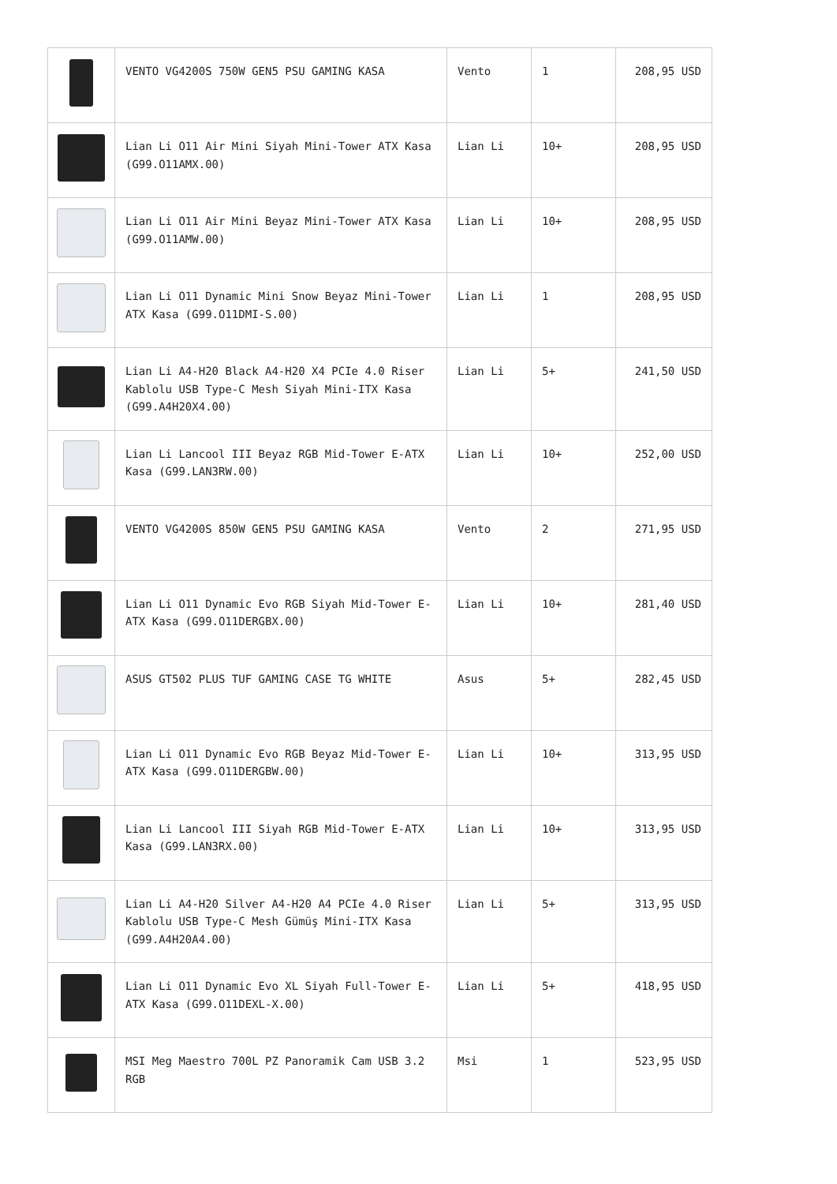| | VENTO VG4200S 750W GEN5 PSU GAMING KASA | Vento | 1 | 208,95 USD |
| | Lian Li O11 Air Mini Siyah Mini-Tower ATX Kasa (G99.O11AMX.00) | Lian Li | 10+ | 208,95 USD |
| | Lian Li O11 Air Mini Beyaz Mini-Tower ATX Kasa (G99.O11AMW.00) | Lian Li | 10+ | 208,95 USD |
| | Lian Li O11 Dynamic Mini Snow Beyaz Mini-Tower ATX Kasa (G99.O11DMI-S.00) | Lian Li | 1 | 208,95 USD |
| | Lian Li A4-H20 Black A4-H20 X4 PCIe 4.0 Riser Kablolu USB Type-C Mesh Siyah Mini-ITX Kasa (G99.A4H20X4.00) | Lian Li | 5+ | 241,50 USD |
| | Lian Li Lancool III Beyaz RGB Mid-Tower E-ATX Kasa (G99.LAN3RW.00) | Lian Li | 10+ | 252,00 USD |
| | VENTO VG4200S 850W GEN5 PSU GAMING KASA | Vento | 2 | 271,95 USD |
| | Lian Li O11 Dynamic Evo RGB Siyah Mid-Tower E-ATX Kasa (G99.O11DERGBX.00) | Lian Li | 10+ | 281,40 USD |
| | ASUS GT502 PLUS TUF GAMING CASE TG WHITE | Asus | 5+ | 282,45 USD |
| | Lian Li O11 Dynamic Evo RGB Beyaz Mid-Tower E-ATX Kasa (G99.O11DERGBW.00) | Lian Li | 10+ | 313,95 USD |
| | Lian Li Lancool III Siyah RGB Mid-Tower E-ATX Kasa (G99.LAN3RX.00) | Lian Li | 10+ | 313,95 USD |
| | Lian Li A4-H20 Silver A4-H20 A4 PCIe 4.0 Riser Kablolu USB Type-C Mesh Gümüş Mini-ITX Kasa (G99.A4H20A4.00) | Lian Li | 5+ | 313,95 USD |
| | Lian Li O11 Dynamic Evo XL Siyah Full-Tower E-ATX Kasa (G99.O11DEXL-X.00) | Lian Li | 5+ | 418,95 USD |
| | MSI Meg Maestro 700L PZ Panoramik Cam USB 3.2 RGB | Msi | 1 | 523,95 USD |